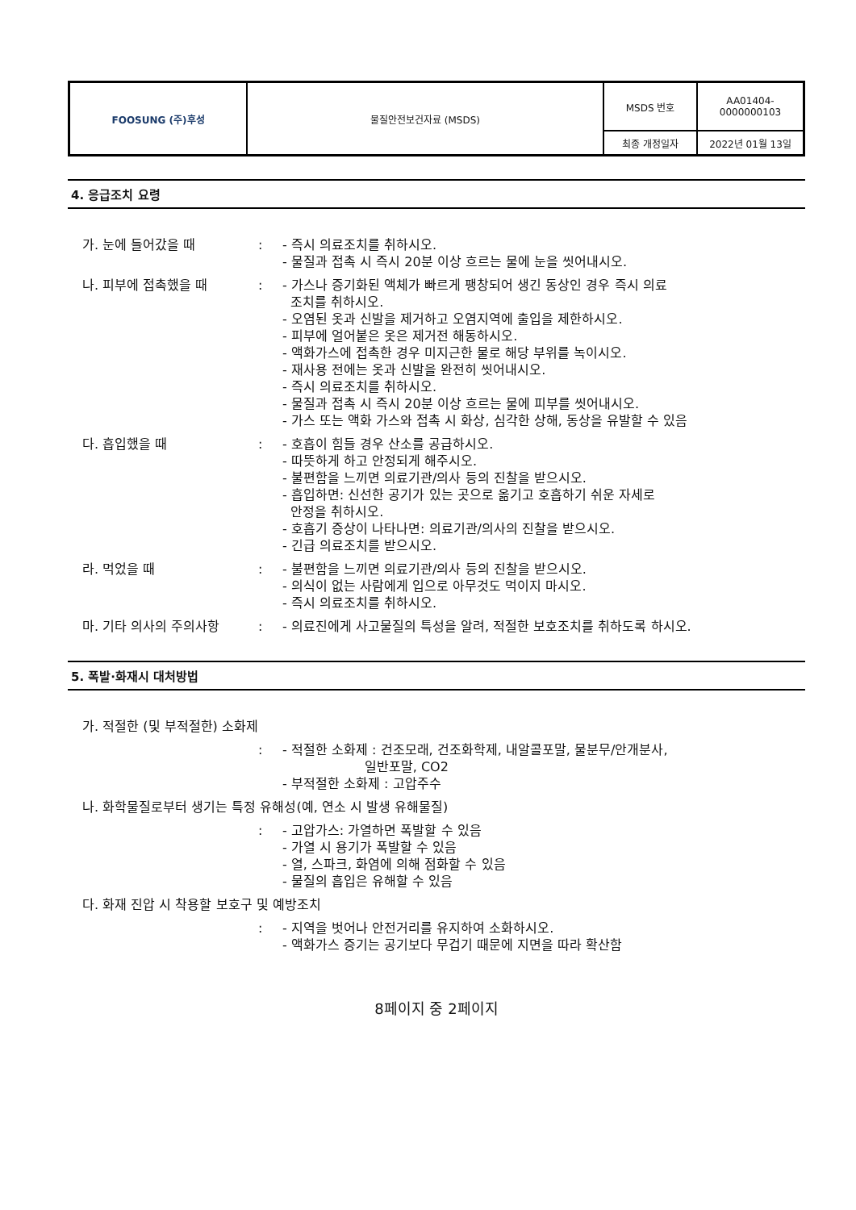| FOOSUNG (주)후성 | 물질안전보건자료 (MSDS) | MSDS 번호 | AA01404- 0000000103 |
| | | 최종 개정일자 | 2022년 01월 13일 |
4. 응급조치 요령
| 가. 눈에 들어갔을 때 | : | - 즉시 의료조치를 취하시오. - 물질과 접촉 시 즉시 20분 이상 흐르는 물에 눈을 씻어내시오. |
| 나. 피부에 접촉했을 때 | : | - 가스나 증기화된 액체가 빠르게 팽창되어 생긴 동상인 경우 즉시 의료 조치를 취하시오. - 오염된 옷과 신발을 제거하고 오염지역에 출입을 제한하시오. - 피부에 얼어붙은 옷은 제거전 해동하시오. - 액화가스에 접촉한 경우 미지근한 물로 해당 부위를 녹이시오. - 재사용 전에는 옷과 신발을 완전히 씻어내시오. - 즉시 의료조치를 취하시오. - 물질과 접촉 시 즉시 20분 이상 흐르는 물에 피부를 씻어내시오. - 가스 또는 액화 가스와 접촉 시 화상, 심각한 상해, 동상을 유발할 수 있음 |
| 다. 흡입했을 때 | : | - 호흡이 힘들 경우 산소를 공급하시오. - 따뜻하게 하고 안정되게 해주시오. - 불편함을 느끼면 의료기관/의사 등의 진찰을 받으시오. - 흡입하면: 신선한 공기가 있는 곳으로 옮기고 호흡하기 쉬운 자세로 안정을 취하시오. - 호흡기 증상이 나타나면: 의료기관/의사의 진찰을 받으시오. - 긴급 의료조치를 받으시오. |
| 라. 먹었을 때 | : | - 불편함을 느끼면 의료기관/의사 등의 진찰을 받으시오. - 의식이 없는 사람에게 입으로 아무것도 먹이지 마시오. - 즉시 의료조치를 취하시오. |
| 마. 기타 의사의 주의사항 | : | - 의료진에게 사고물질의 특성을 알려, 적절한 보호조치를 취하도록 하시오. |
5. 폭발·화재시 대처방법
| 가. 적절한 (및 부적절한) 소화제 | | |
| | : | - 적절한 소화제 : 건조모래, 건조화학제, 내알콜포말, 물분무/안개분사, 일반포말, CO2 - 부적절한 소화제 : 고압주수 |
| 나. 화학물질로부터 생기는 특정 유해성(예, 연소 시 발생 유해물질) | | |
| | : | - 고압가스: 가열하면 폭발할 수 있음 - 가열 시 용기가 폭발할 수 있음 - 열, 스파크, 화염에 의해 점화할 수 있음 - 물질의 흡입은 유해할 수 있음 |
| 다. 화재 진압 시 착용할 보호구 및 예방조치 | | |
| | : | - 지역을 벗어나 안전거리를 유지하여 소화하시오. - 액화가스 증기는 공기보다 무겁기 때문에 지면을 따라 확산함 |
8페이지 중 2페이지